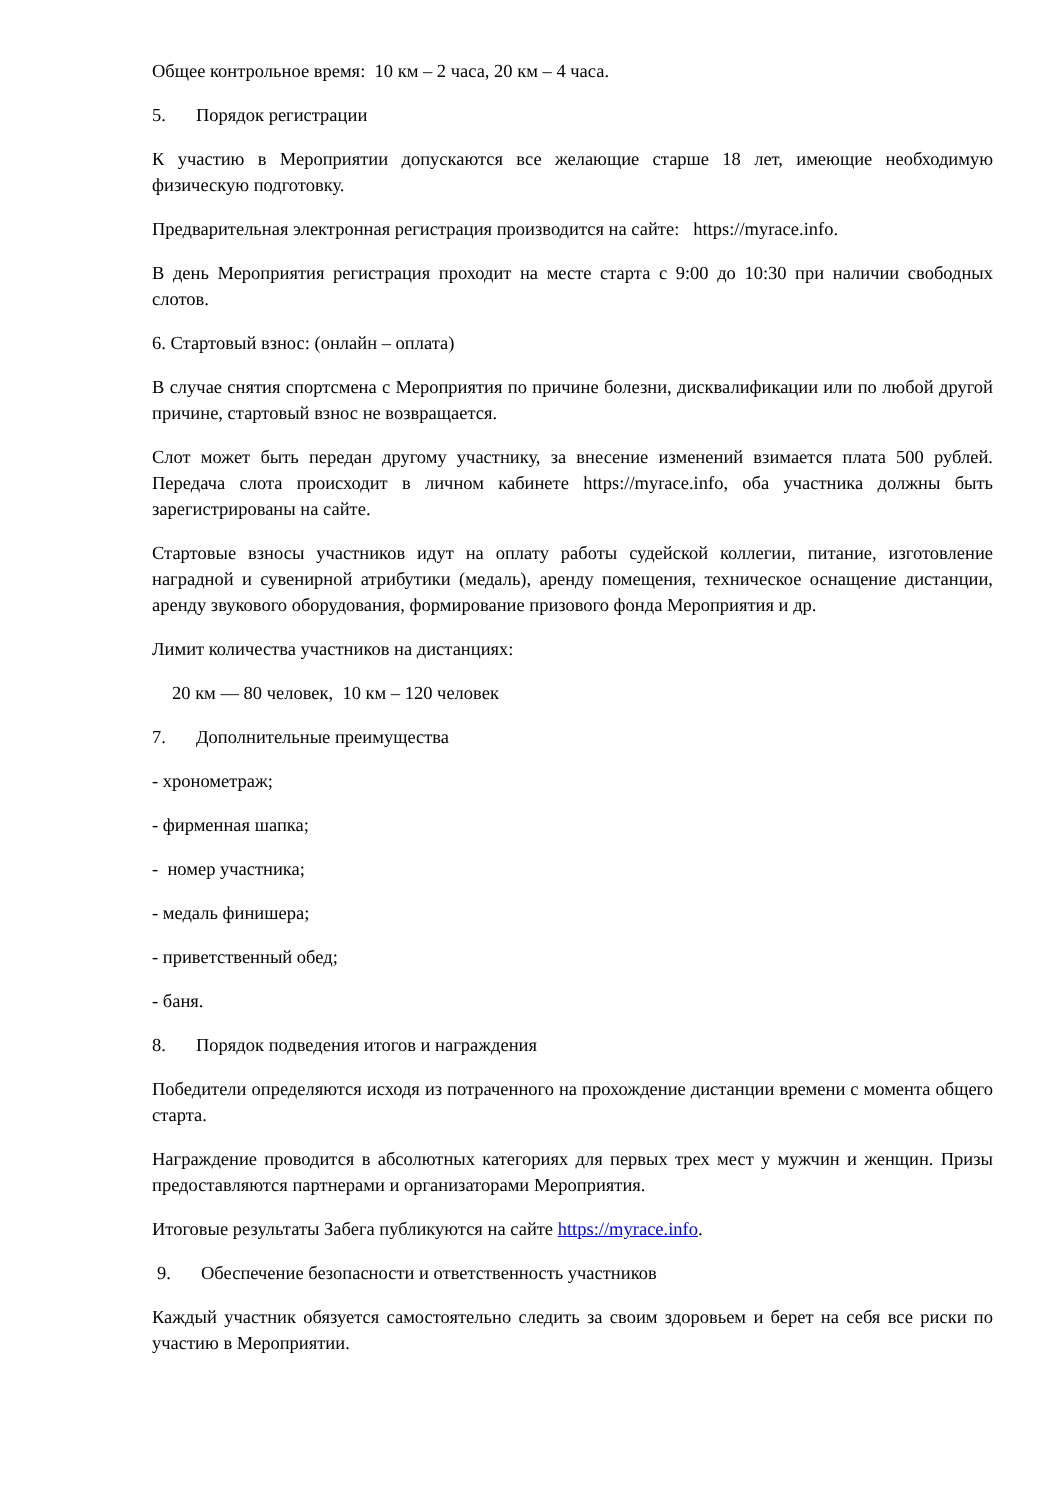Общее контрольное время: 10 км – 2 часа, 20 км – 4 часа.
5. Порядок регистрации
К участию в Мероприятии допускаются все желающие старше 18 лет, имеющие необходимую физическую подготовку.
Предварительная электронная регистрация производится на сайте: https://myrace.info.
В день Мероприятия регистрация проходит на месте старта с 9:00 до 10:30 при наличии свободных слотов.
6. Стартовый взнос: (онлайн – оплата)
В случае снятия спортсмена с Мероприятия по причине болезни, дисквалификации или по любой другой причине, стартовый взнос не возвращается.
Слот может быть передан другому участнику, за внесение изменений взимается плата 500 рублей. Передача слота происходит в личном кабинете https://myrace.info, оба участника должны быть зарегистрированы на сайте.
Стартовые взносы участников идут на оплату работы судейской коллегии, питание, изготовление наградной и сувенирной атрибутики (медаль), аренду помещения, техническое оснащение дистанции, аренду звукового оборудования, формирование призового фонда Мероприятия и др.
Лимит количества участников на дистанциях:
20 км — 80 человек, 10 км – 120 человек
7. Дополнительные преимущества
- хронометраж;
- фирменная шапка;
- номер участника;
- медаль финишера;
- приветственный обед;
- баня.
8. Порядок подведения итогов и награждения
Победители определяются исходя из потраченного на прохождение дистанции времени с момента общего старта.
Награждение проводится в абсолютных категориях для первых трех мест у мужчин и женщин. Призы предоставляются партнерами и организаторами Мероприятия.
Итоговые результаты Забега публикуются на сайте https://myrace.info.
9. Обеспечение безопасности и ответственность участников
Каждый участник обязуется самостоятельно следить за своим здоровьем и берет на себя все риски по участию в Мероприятии.